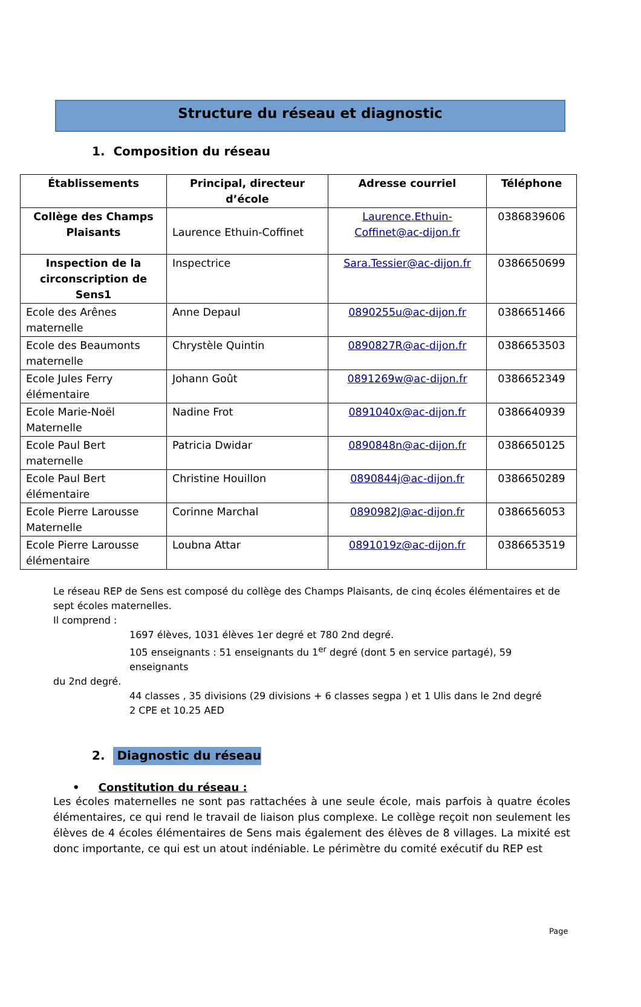Structure du réseau et diagnostic
1. Composition du réseau
| Établissements | Principal, directeur d’école | Adresse courriel | Téléphone |
| --- | --- | --- | --- |
| Collège des Champs Plaisants | Laurence Ethuin-Coffinet | Laurence.Ethuin-Coffinet@ac-dijon.fr | 0386839606 |
| Inspection de la circonscription de Sens1 | Inspectrice | Sara.Tessier@ac-dijon.fr | 0386650699 |
| Ecole des Arênes maternelle | Anne Depaul | 0890255u@ac-dijon.fr | 0386651466 |
| Ecole des Beaumonts maternelle | Chrystèle Quintin | 0890827R@ac-dijon.fr | 0386653503 |
| Ecole Jules Ferry élémentaire | Johann Goût | 0891269w@ac-dijon.fr | 0386652349 |
| Ecole Marie-Noël Maternelle | Nadine Frot | 0891040x@ac-dijon.fr | 0386640939 |
| Ecole Paul Bert maternelle | Patricia Dwidar | 0890848n@ac-dijon.fr | 0386650125 |
| Ecole Paul Bert élémentaire | Christine Houillon | 0890844j@ac-dijon.fr | 0386650289 |
| Ecole Pierre Larousse Maternelle | Corinne Marchal | 0890982J@ac-dijon.fr | 0386656053 |
| Ecole Pierre Larousse élémentaire | Loubna Attar | 0891019z@ac-dijon.fr | 0386653519 |
Le réseau REP de Sens est composé du collège des Champs Plaisants, de cinq écoles élémentaires et de sept écoles maternelles.
Il comprend :
1697 élèves, 1031 élèves 1er degré et 780 2nd degré.
105 enseignants : 51 enseignants du 1<sup>er</sup> degré (dont 5 en service partagé), 59 enseignants
du 2nd degré.
44 classes , 35 divisions (29 divisions + 6 classes segpa ) et 1 Ulis dans le 2nd degré
2 CPE et 10.25 AED
2. Diagnostic du réseau
• Constitution du réseau :
Les écoles maternelles ne sont pas rattachées à une seule école, mais parfois à quatre écoles élémentaires, ce qui rend le travail de liaison plus complexe. Le collège reçoit non seulement les élèves de 4 écoles élémentaires de Sens mais également des élèves de 8 villages. La mixité est donc importante, ce qui est un atout indéniable. Le périmètre du comité exécutif du REP est
Page